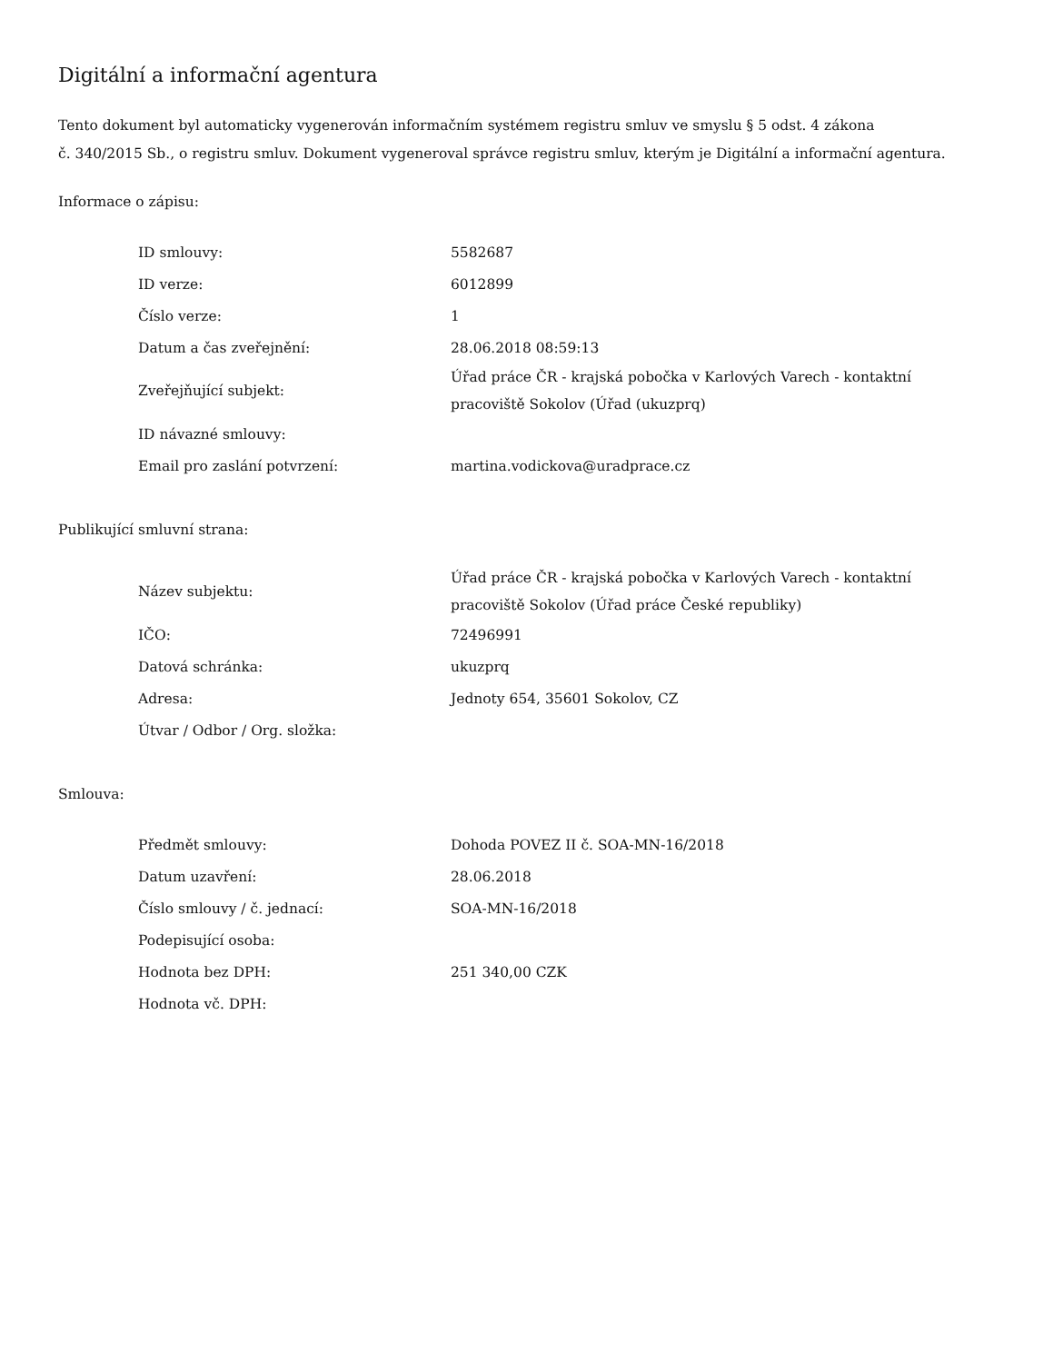Digitální a informační agentura
Tento dokument byl automaticky vygenerován informačním systémem registru smluv ve smyslu § 5 odst. 4 zákona
č. 340/2015 Sb., o registru smluv. Dokument vygeneroval správce registru smluv, kterým je Digitální a informační agentura.
Informace o zápisu:
| ID smlouvy: | 5582687 |
| ID verze: | 6012899 |
| Číslo verze: | 1 |
| Datum a čas zveřejnění: | 28.06.2018 08:59:13 |
| Zveřejňující subjekt: | Úřad práce ČR - krajská pobočka v Karlových Varech - kontaktní pracoviště Sokolov (Úřad (ukuzprq) |
| ID návazné smlouvy: | |
| Email pro zaslání potvrzení: | martina.vodickova@uradprace.cz |
Publikující smluvní strana:
| Název subjektu: | Úřad práce ČR - krajská pobočka v Karlových Varech - kontaktní pracoviště Sokolov (Úřad práce České republiky) |
| IČO: | 72496991 |
| Datová schránka: | ukuzprq |
| Adresa: | Jednoty 654, 35601 Sokolov, CZ |
| Útvar / Odbor / Org. složka: | |
Smlouva:
| Předmět smlouvy: | Dohoda POVEZ II č. SOA-MN-16/2018 |
| Datum uzavření: | 28.06.2018 |
| Číslo smlouvy / č. jednací: | SOA-MN-16/2018 |
| Podepisující osoba: | |
| Hodnota bez DPH: | 251 340,00 CZK |
| Hodnota vč. DPH: | |